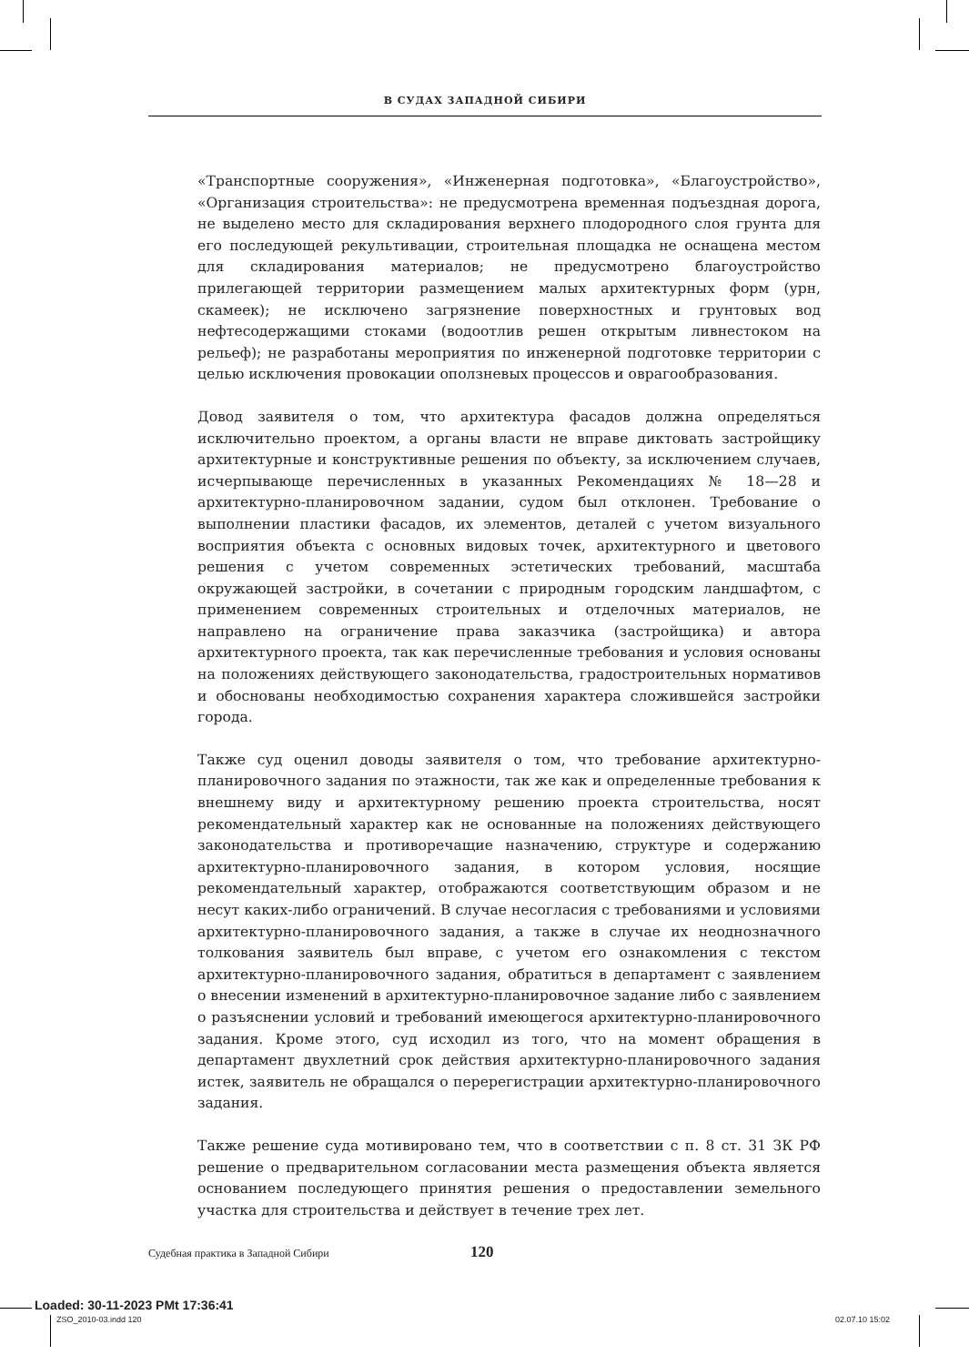В СУДАХ ЗАПАДНОЙ СИБИРИ
«Транспортные сооружения», «Инженерная подготовка», «Благоустройство», «Организация строительства»: не предусмотрена временная подъездная дорога, не выделено место для складирования верхнего плодородного слоя грунта для его последующей рекультивации, строительная площадка не оснащена местом для складирования материалов; не предусмотрено благоустройство прилегающей территории размещением малых архитектурных форм (урн, скамеек); не исключено загрязнение поверхностных и грунтовых вод нефтесодержащими стоками (водоотлив решен открытым ливнестоком на рельеф); не разработаны мероприятия по инженерной подготовке территории с целью исключения провокации оползневых процессов и оврагообразования.
Довод заявителя о том, что архитектура фасадов должна определяться исключительно проектом, а органы власти не вправе диктовать застройщику архитектурные и конструктивные решения по объекту, за исключением случаев, исчерпывающе перечисленных в указанных Рекомендациях № 18—28 и архитектурно-планировочном задании, судом был отклонен. Требование о выполнении пластики фасадов, их элементов, деталей с учетом визуального восприятия объекта с основных видовых точек, архитектурного и цветового решения с учетом современных эстетических требований, масштаба окружающей застройки, в сочетании с природным городским ландшафтом, с применением современных строительных и отделочных материалов, не направлено на ограничение права заказчика (застройщика) и автора архитектурного проекта, так как перечисленные требования и условия основаны на положениях действующего законодательства, градостроительных нормативов и обоснованы необходимостью сохранения характера сложившейся застройки города.
Также суд оценил доводы заявителя о том, что требование архитектурно-планировочного задания по этажности, так же как и определенные требования к внешнему виду и архитектурному решению проекта строительства, носят рекомендательный характер как не основанные на положениях действующего законодательства и противоречащие назначению, структуре и содержанию архитектурно-планировочного задания, в котором условия, носящие рекомендательный характер, отображаются соответствующим образом и не несут каких-либо ограничений. В случае несогласия с требованиями и условиями архитектурно-планировочного задания, а также в случае их неоднозначного толкования заявитель был вправе, с учетом его ознакомления с текстом архитектурно-планировочного задания, обратиться в департамент с заявлением о внесении изменений в архитектурно-планировочное задание либо с заявлением о разъяснении условий и требований имеющегося архитектурно-планировочного задания. Кроме этого, суд исходил из того, что на момент обращения в департамент двухлетний срок действия архитектурно-планировочного задания истек, заявитель не обращался о перерегистрации архитектурно-планировочного задания.
Также решение суда мотивировано тем, что в соответствии с п. 8 ст. 31 ЗК РФ решение о предварительном согласовании места размещения объекта является основанием последующего принятия решения о предоставлении земельного участка для строительства и действует в течение трех лет.
Судебная практика в Западной Сибири 120
Loaded: 30-11-2023 PMt 17:36:41
ZSO_2010-03.indd 120 02.07.10 15:02